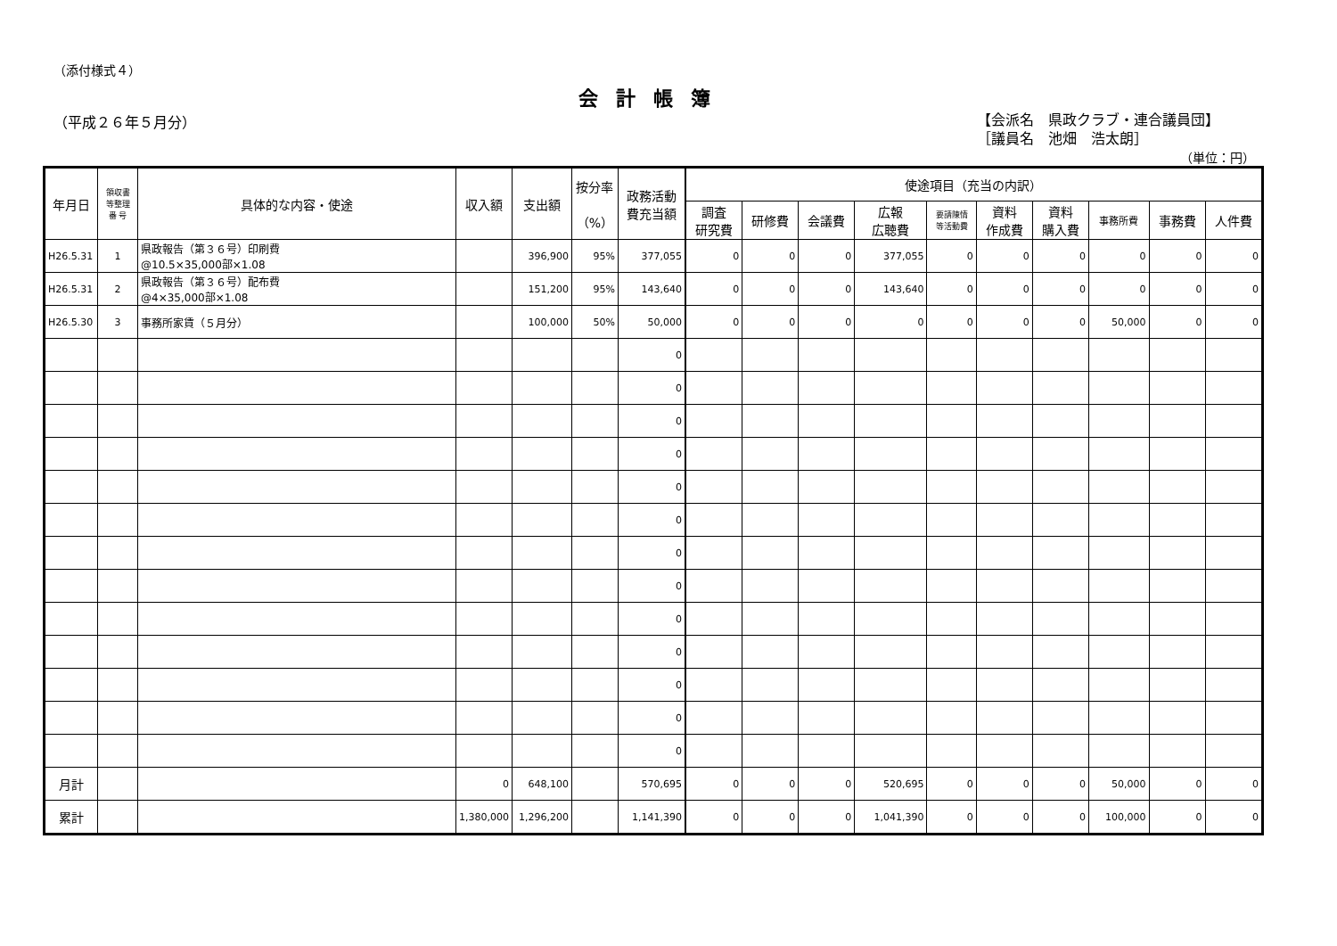（添付様式４）
会計帳簿
（平成２６年５月分）
【会派名　県政クラブ・連合議員団】
［議員名　池畑　浩太朗］
（単位：円）
| 年月日 | 領収書 等整理 番 号 | 具体的な内容・使途 | 収入額 | 支出額 | 按分率 （%） | 政務活動 費充当額 | 使途項目（充当の内訳） | | | | | | | | | |
| --- | --- | --- | --- | --- | --- | --- | --- | --- | --- | --- | --- | --- | --- | --- | --- | --- |
| | | | | | | | 調査 研究費 | 研修費 | 会議費 | 広報 広聴費 | 要請陳情 等活動費 | 資料 作成費 | 資料 購入費 | 事務所費 | 事務費 | 人件費 |
| H26.5.31 | 1 | 県政報告（第３６号）印刷費 @10.5×35,000部×1.08 | | 396,900 | 95% | 377,055 | 0 | 0 | 0 | 377,055 | 0 | 0 | 0 | 0 | 0 | 0 |
| H26.5.31 | 2 | 県政報告（第３６号）配布費 @4×35,000部×1.08 | | 151,200 | 95% | 143,640 | 0 | 0 | 0 | 143,640 | 0 | 0 | 0 | 0 | 0 | 0 |
| H26.5.30 | 3 | 事務所家賃（５月分） | | 100,000 | 50% | 50,000 | 0 | 0 | 0 | 0 | 0 | 0 | 0 | 50,000 | 0 | 0 |
| | | | | | | 0 | | | | | | | | | | |
| | | | | | | 0 | | | | | | | | | | |
| | | | | | | 0 | | | | | | | | | | |
| | | | | | | 0 | | | | | | | | | | |
| | | | | | | 0 | | | | | | | | | | |
| | | | | | | 0 | | | | | | | | | | |
| | | | | | | 0 | | | | | | | | | | |
| | | | | | | 0 | | | | | | | | | | |
| | | | | | | 0 | | | | | | | | | | |
| | | | | | | 0 | | | | | | | | | | |
| | | | | | | 0 | | | | | | | | | | |
| | | | | | | 0 | | | | | | | | | | |
| | | | | | | 0 | | | | | | | | | | |
| 月計 | | | 0 | 648,100 | | 570,695 | 0 | 0 | 0 | 520,695 | 0 | 0 | 0 | 50,000 | 0 | 0 |
| 累計 | | | 1,380,000 | 1,296,200 | | 1,141,390 | 0 | 0 | 0 | 1,041,390 | 0 | 0 | 0 | 100,000 | 0 | 0 |